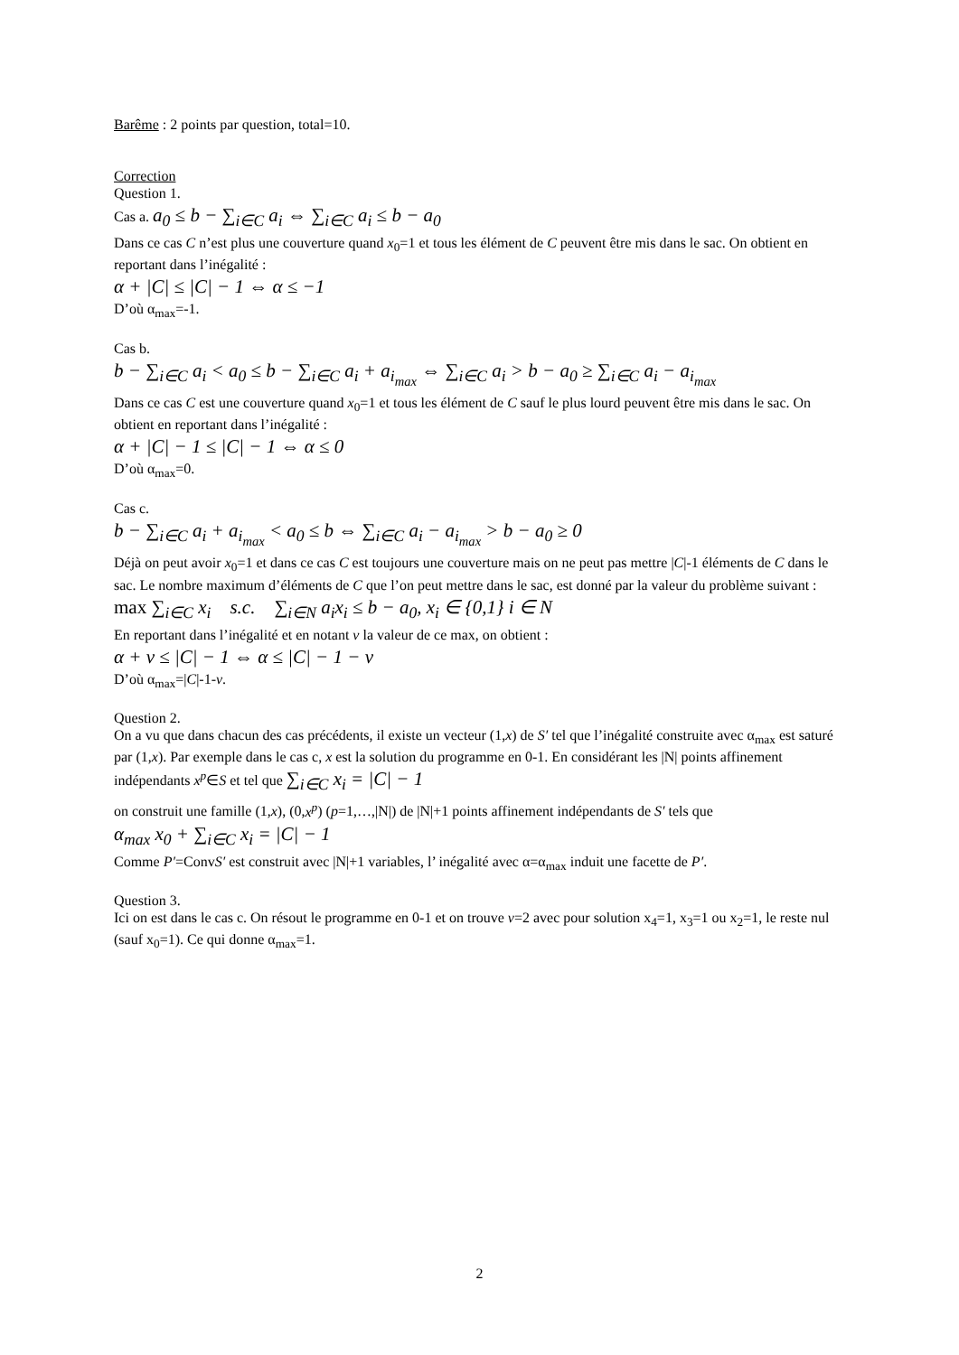Barême : 2 points par question, total=10.
Correction
Question 1.
Cas a. a<sub>0</sub> ≤ b − ∑<sub>i∈C</sub> a<sub>i</sub> ⇔ ∑<sub>i∈C</sub> a<sub>i</sub> ≤ b − a<sub>0</sub>
Dans ce cas C n’est plus une couverture quand x<sub>0</sub>=1 et tous les élément de C peuvent être mis dans le sac. On obtient en reportant dans l’inégalité :
α + |C| ≤ |C| − 1 ⇔ α ≤ −1
D’où α<sub>max</sub>=-1.
Cas b.
b − ∑<sub>i∈C</sub> a<sub>i</sub> < a<sub>0</sub> ≤ b − ∑<sub>i∈C</sub> a<sub>i</sub> + a<sub>i<sub>max</sub></sub> ⇔ ∑<sub>i∈C</sub> a<sub>i</sub> > b − a<sub>0</sub> ≥ ∑<sub>i∈C</sub> a<sub>i</sub> − a<sub>i<sub>max</sub></sub>
Dans ce cas C est une couverture quand x<sub>0</sub>=1 et tous les élément de C sauf le plus lourd peuvent être mis dans le sac. On obtient en reportant dans l’inégalité :
α + |C| − 1 ≤ |C| − 1 ⇔ α ≤ 0
D’où α<sub>max</sub>=0.
Cas c.
b − ∑<sub>i∈C</sub> a<sub>i</sub> + a<sub>i<sub>max</sub></sub> < a<sub>0</sub> ≤ b ⇔ ∑<sub>i∈C</sub> a<sub>i</sub> − a<sub>i<sub>max</sub></sub> > b − a<sub>0</sub> ≥ 0
Déjà on peut avoir x<sub>0</sub>=1 et dans ce cas C est toujours une couverture mais on ne peut pas mettre |C|-1 éléments de C dans le sac. Le nombre maximum d’éléments de C que l’on peut mettre dans le sac, est donné par la valeur du problème suivant :
max ∑<sub>i∈C</sub> x<sub>i</sub> s.c. ∑<sub>i∈N</sub> a<sub>i</sub>x<sub>i</sub> ≤ b − a<sub>0</sub>, x<sub>i</sub> ∈ {0,1} i ∈ N
En reportant dans l’inégalité et en notant v la valeur de ce max, on obtient :
α + v ≤ |C| − 1 ⇔ α ≤ |C| − 1 − v
D’où α<sub>max</sub>=|C|-1-v.
Question 2.
On a vu que dans chacun des cas précédents, il existe un vecteur (1,x) de S′ tel que l’inégalité construite avec α<sub>max</sub> est saturé par (1,x). Par exemple dans le cas c, x est la solution du programme en 0-1. En considérant les |N| points affinement indépendants x<sup>p</sup>∈S et tel que ∑<sub>i∈C</sub> x<sub>i</sub> = |C| − 1
on construit une famille (1,x), (0,x<sup>p</sup>) (p=1,…,|N|) de |N|+1 points affinement indépendants de S′ tels que
α<sub>max</sub> x<sub>0</sub> + ∑<sub>i∈C</sub> x<sub>i</sub> = |C| − 1
Comme P′=ConvS′ est construit avec |N|+1 variables, l’ inégalité avec α=α<sub>max</sub> induit une facette de P′.
Question 3.
Ici on est dans le cas c. On résout le programme en 0-1 et on trouve v=2 avec pour solution x<sub>4</sub>=1, x<sub>3</sub>=1 ou x<sub>2</sub>=1, le reste nul (sauf x<sub>0</sub>=1). Ce qui donne α<sub>max</sub>=1.
2